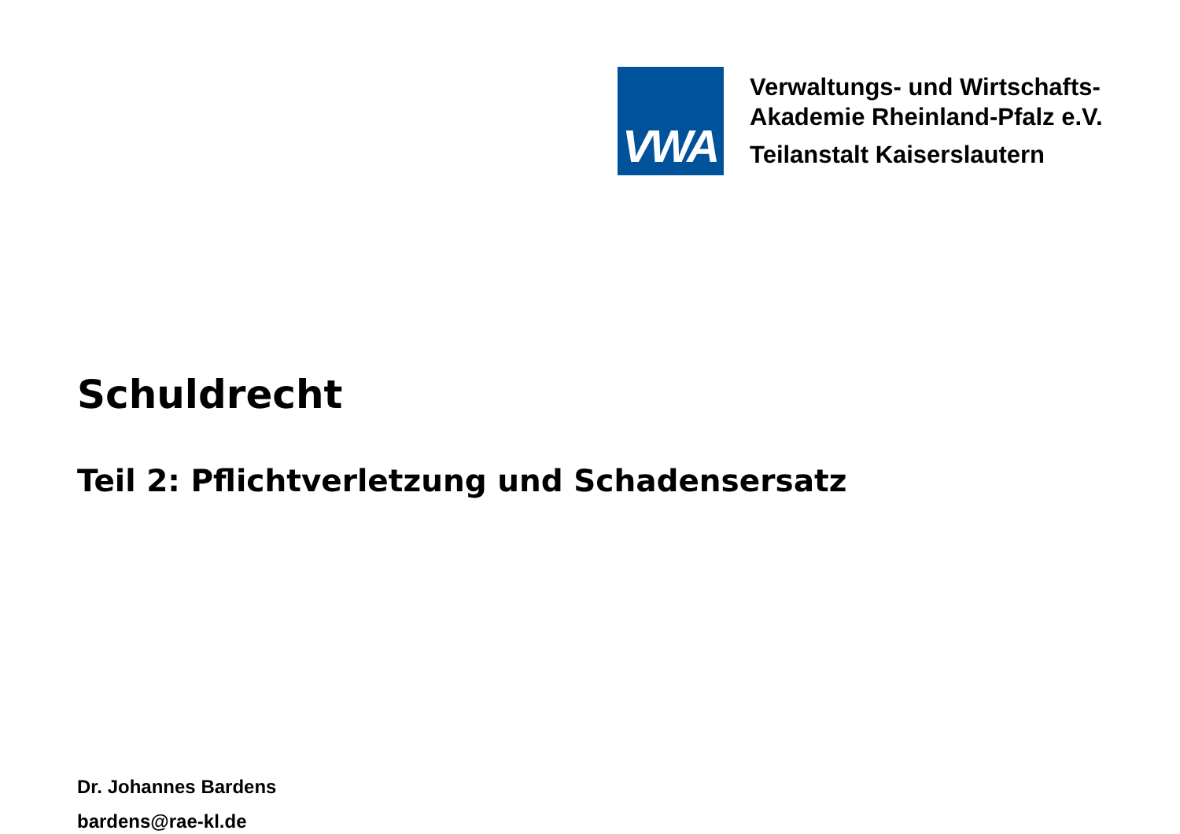VWA
Verwaltungs- und Wirtschafts-
Akademie Rheinland-Pfalz e.V.
Teilanstalt Kaiserslautern
Schuldrecht
Teil 2: Pflichtverletzung und Schadensersatz
Dr. Johannes Bardens
bardens@rae-kl.de